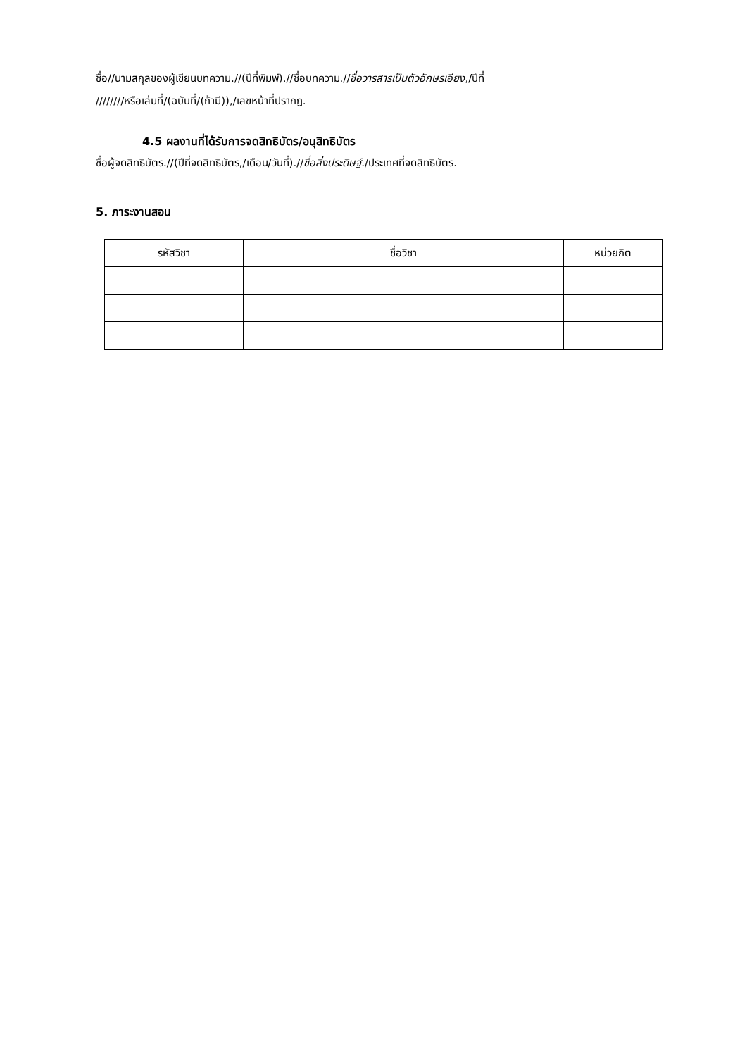ชื่อ//นามสกุลของผู้เขียนบทความ.//(ปีที่พิมพ์).//ชื่อบทความ.//ชื่อวารสารเป็นตัวอักษรเอียง,/ปีที่
////////หรือเล่มที่/(ฉบับที่/(ถ้ามี)),/เลขหน้าที่ปรากฏ.
4.5 ผลงานที่ได้รับการจดสิทธิบัตร/อนุสิทธิบัตร
ชื่อผู้จดสิทธิบัตร.//(ปีที่จดสิทธิบัตร,/เดือน/วันที่).//ชื่อสิ่งประดิษฐ์./ประเทศที่จดสิทธิบัตร.
5. ภาระงานสอน
| รหัสวิชา | ชื่อวิชา | หน่วยกิต |
| --- | --- | --- |